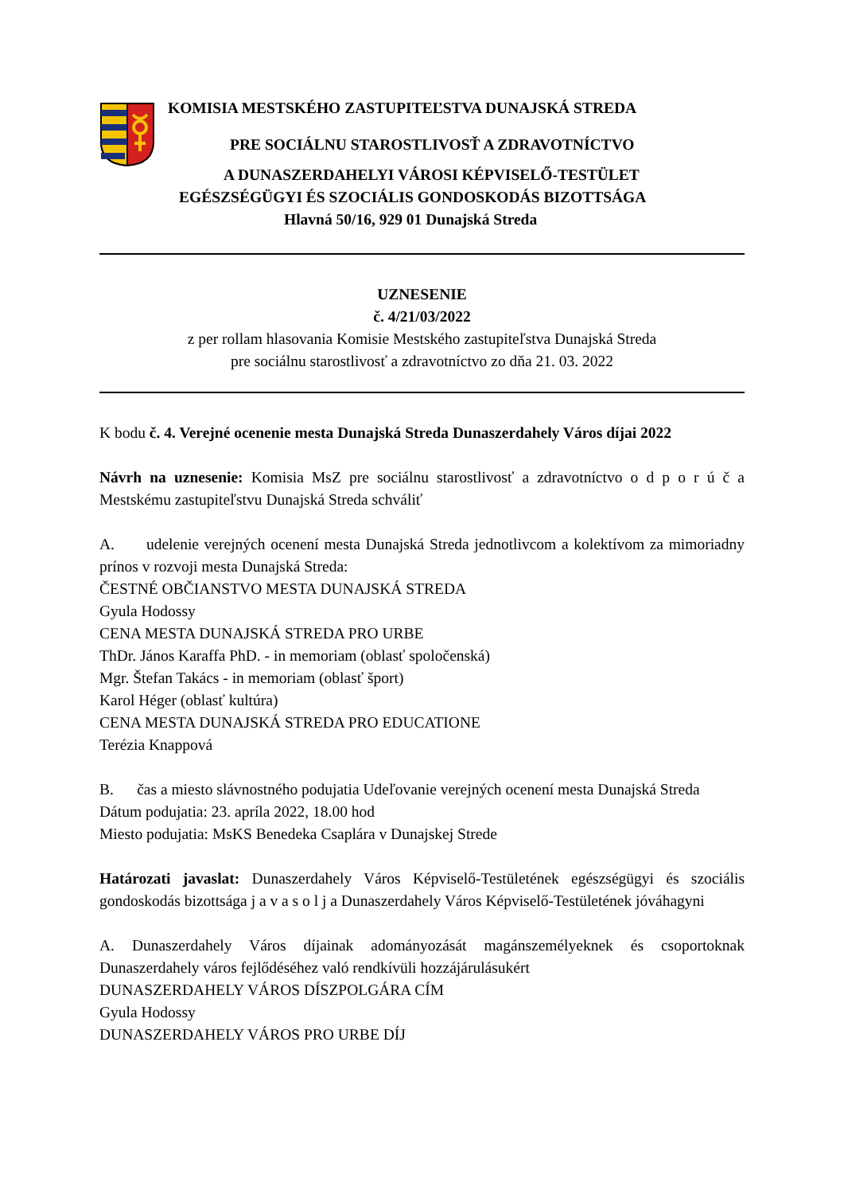KOMISIA MESTSKÉHO ZASTUPITEĽSTVA DUNAJSKÁ STREDA
PRE SOCIÁLNU STAROSTLIVOSŤ A ZDRAVOTNÍCTVO
A DUNASZERDAHELYI VÁROSI KÉPVISELŐ-TESTÜLET
EGÉSZSÉGÜGYI ÉS SZOCIÁLIS GONDOSKODÁS BIZOTTSÁGA
Hlavná 50/16, 929 01 Dunajská Streda
UZNESENIE
č. 4/21/03/2022
z per rollam hlasovania Komisie Mestského zastupiteľstva Dunajská Streda
pre sociálnu starostlivosť a zdravotníctvo zo dňa 21. 03. 2022
K bodu č. 4. Verejné ocenenie mesta Dunajská Streda Dunaszerdahely Város díjai 2022
Návrh na uznesenie: Komisia MsZ pre sociálnu starostlivosť a zdravotníctvo o d p o r ú č a Mestskému zastupiteľstvu Dunajská Streda schváliť
A. udelenie verejných ocenení mesta Dunajská Streda jednotlivcom a kolektívom za mimoriadny prínos v rozvoji mesta Dunajská Streda:
ČESTNÉ OBČIANSTVO MESTA DUNAJSKÁ STREDA
Gyula Hodossy
CENA MESTA DUNAJSKÁ STREDA PRO URBE
ThDr. János Karaffa PhD. - in memoriam (oblasť spoločenská)
Mgr. Štefan Takács - in memoriam (oblasť šport)
Karol Héger (oblasť kultúra)
CENA MESTA DUNAJSKÁ STREDA PRO EDUCATIONE
Terézia Knappová
B. čas a miesto slávnostného podujatia Udeľovanie verejných ocenení mesta Dunajská Streda
Dátum podujatia: 23. apríla 2022, 18.00 hod
Miesto podujatia: MsKS Benedeka Csaplára v Dunajskej Strede
Határozati javaslat: Dunaszerdahely Város Képviselő-Testületének egészségügyi és szociális gondoskodás bizottsága j a v a s o l j a Dunaszerdahely Város Képviselő-Testületének jóváhagyni
A. Dunaszerdahely Város díjainak adományozását magánszemélyeknek és csoportoknak Dunaszerdahely város fejlődéséhez való rendkívüli hozzájárulásukért
DUNASZERDAHELY VÁROS DÍSZPOLGÁRA CÍM
Gyula Hodossy
DUNASZERDAHELY VÁROS PRO URBE DÍJ